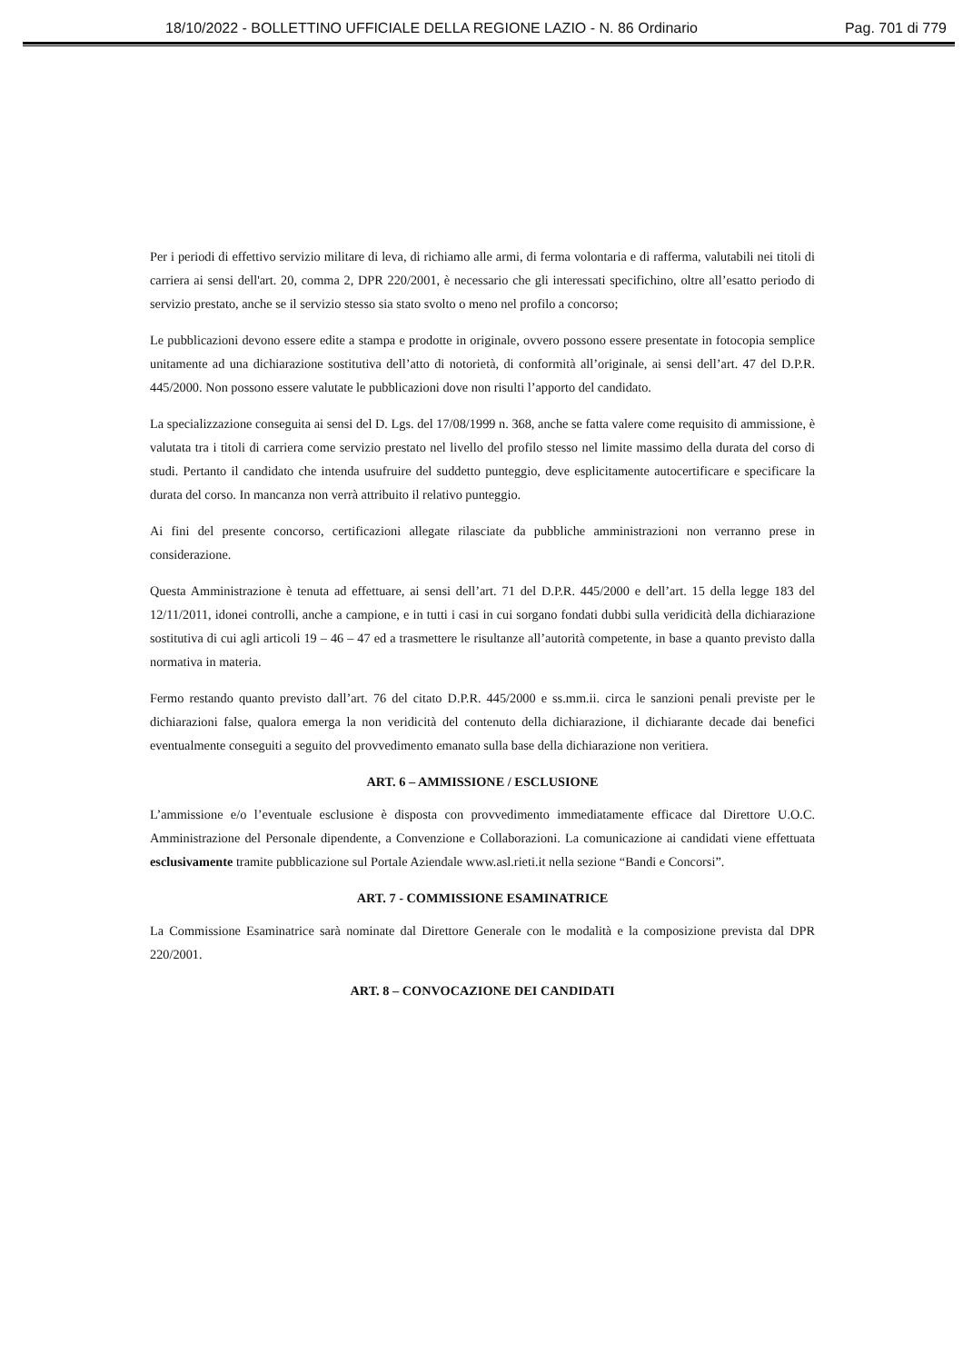18/10/2022 - BOLLETTINO UFFICIALE DELLA REGIONE LAZIO - N. 86 Ordinario Pag. 701 di 779
Per i periodi di effettivo servizio militare di leva, di richiamo alle armi, di ferma volontaria e di rafferma, valutabili nei titoli di carriera ai sensi dell'art. 20, comma 2, DPR 220/2001, è necessario che gli interessati specifichino, oltre all’esatto periodo di servizio prestato, anche se il servizio stesso sia stato svolto o meno nel profilo a concorso;
Le pubblicazioni devono essere edite a stampa e prodotte in originale, ovvero possono essere presentate in fotocopia semplice unitamente ad una dichiarazione sostitutiva dell’atto di notorietà, di conformità all’originale, ai sensi dell’art. 47 del D.P.R. 445/2000. Non possono essere valutate le pubblicazioni dove non risulti l’apporto del candidato.
La specializzazione conseguita ai sensi del D. Lgs. del 17/08/1999 n. 368, anche se fatta valere come requisito di ammissione, è valutata tra i titoli di carriera come servizio prestato nel livello del profilo stesso nel limite massimo della durata del corso di studi. Pertanto il candidato che intenda usufruire del suddetto punteggio, deve esplicitamente autocertificare e specificare la durata del corso. In mancanza non verrà attribuito il relativo punteggio.
Ai fini del presente concorso, certificazioni allegate rilasciate da pubbliche amministrazioni non verranno prese in considerazione.
Questa Amministrazione è tenuta ad effettuare, ai sensi dell’art. 71 del D.P.R. 445/2000 e dell’art. 15 della legge 183 del 12/11/2011, idonei controlli, anche a campione, e in tutti i casi in cui sorgano fondati dubbi sulla veridicità della dichiarazione sostitutiva di cui agli articoli 19 – 46 – 47 ed a trasmettere le risultanze all’autorità competente, in base a quanto previsto dalla normativa in materia.
Fermo restando quanto previsto dall’art. 76 del citato D.P.R. 445/2000 e ss.mm.ii. circa le sanzioni penali previste per le dichiarazioni false, qualora emerga la non veridicità del contenuto della dichiarazione, il dichiarante decade dai benefici eventualmente conseguiti a seguito del provvedimento emanato sulla base della dichiarazione non veritiera.
ART. 6 – AMMISSIONE / ESCLUSIONE
L’ammissione e/o l’eventuale esclusione è disposta con provvedimento immediatamente efficace dal Direttore U.O.C. Amministrazione del Personale dipendente, a Convenzione e Collaborazioni. La comunicazione ai candidati viene effettuata esclusivamente tramite pubblicazione sul Portale Aziendale www.asl.rieti.it nella sezione “Bandi e Concorsi”.
ART. 7 - COMMISSIONE ESAMINATRICE
La Commissione Esaminatrice sarà nominate dal Direttore Generale con le modalità e la composizione prevista dal DPR 220/2001.
ART. 8 – CONVOCAZIONE DEI CANDIDATI